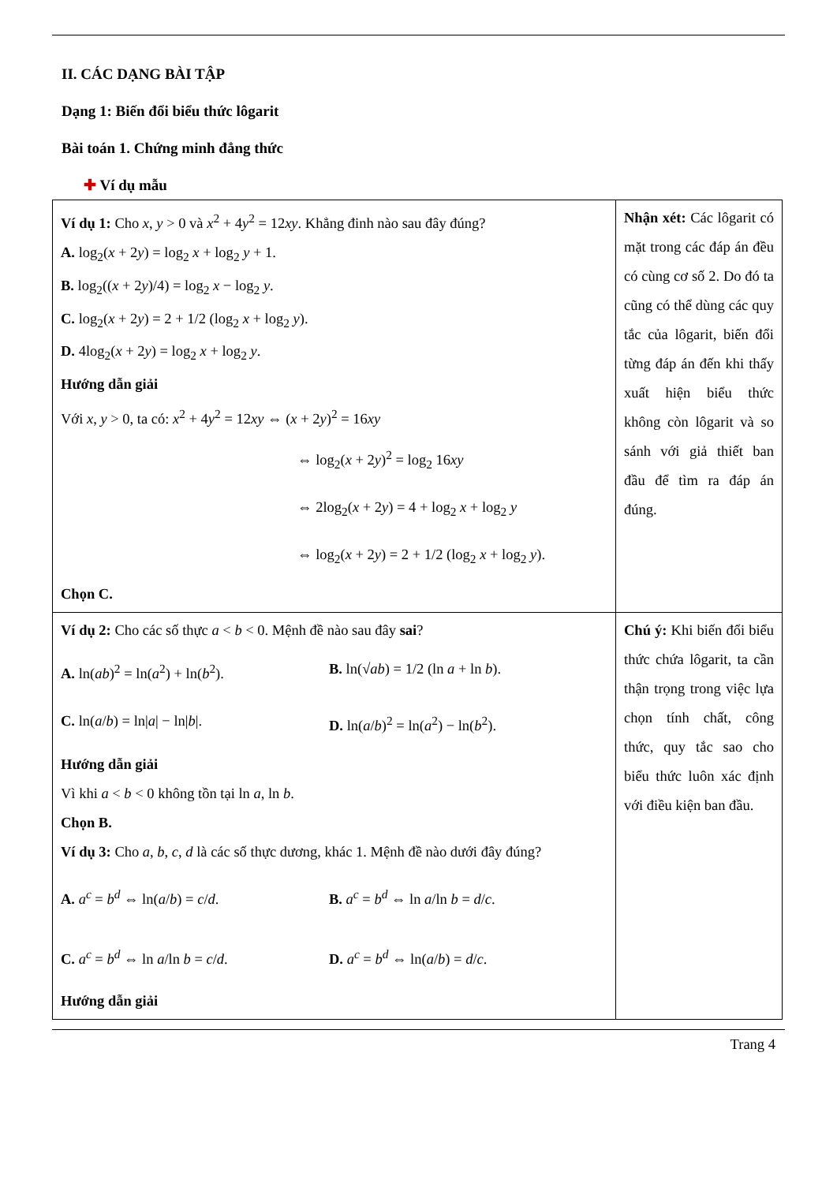II. CÁC DẠNG BÀI TẬP
Dạng 1: Biến đổi biểu thức lôgarit
Bài toán 1. Chứng minh đẳng thức
✚ Ví dụ mẫu
| Ví dụ 1: Cho x , y > 0 và x<sup>2</sup> + 4 y<sup>2</sup> = 12 xy . Khẳng đinh nào sau đây đúng? A. log<sub>2</sub>( x + 2 y ) = log<sub>2</sub> x + log<sub>2</sub> y + 1. B. log<sub>2</sub>(( x + 2 y )/4) = log<sub>2</sub> x − log<sub>2</sub> y . C. log<sub>2</sub>( x + 2 y ) = 2 + 1/2 (log<sub>2</sub> x + log<sub>2</sub> y ). D. 4log<sub>2</sub>( x + 2 y ) = log<sub>2</sub> x + log<sub>2</sub> y . Hướng dẫn giải Với x , y > 0, ta có: x<sup>2</sup> + 4 y<sup>2</sup> = 12 xy ⇔ ( x + 2 y )<sup>2</sup> = 16 xy ⇔ log<sub>2</sub>( x + 2 y )<sup>2</sup> = log<sub>2</sub> 16 xy ⇔ 2log<sub>2</sub>( x + 2 y ) = 4 + log<sub>2</sub> x + log<sub>2</sub> y ⇔ log<sub>2</sub>( x + 2 y ) = 2 + 1/2 (log<sub>2</sub> x + log<sub>2</sub> y ). Chọn C. | Nhận xét: Các lôgarit có mặt trong các đáp án đều có cùng cơ số 2. Do đó ta cũng có thể dùng các quy tắc của lôgarit, biến đổi từng đáp án đến khi thấy xuất hiện biểu thức không còn lôgarit và so sánh với giả thiết ban đầu để tìm ra đáp án đúng. |
| Ví dụ 2: Cho các số thực a < b < 0. Mệnh đề nào sau đây sai ? A. ln( ab )<sup>2</sup> = ln( a<sup>2</sup>) + ln( b<sup>2</sup>). B. ln(√ ab ) = 1/2 (ln a + ln b ). C. ln( a / b ) = ln/ a / − ln/ b /. D. ln( a / b )<sup>2</sup> = ln( a<sup>2</sup>) − ln( b<sup>2</sup>). Hướng dẫn giải Vì khi a < b < 0 không tồn tại ln a , ln b . Chọn B. Ví dụ 3: Cho a , b , c , d là các số thực dương, khác 1. Mệnh đề nào dưới đây đúng? A. a<sup>c</sup> = b<sup>d</sup> ⇔ ln( a / b ) = c / d . B. a<sup>c</sup> = b<sup>d</sup> ⇔ ln a /ln b = d / c . C. a<sup>c</sup> = b<sup>d</sup> ⇔ ln a /ln b = c / d . D. a<sup>c</sup> = b<sup>d</sup> ⇔ ln( a / b ) = d / c . Hướng dẫn giải | Chú ý: Khi biến đổi biểu thức chứa lôgarit, ta cần thận trọng trong việc lựa chọn tính chất, công thức, quy tắc sao cho biểu thức luôn xác định với điều kiện ban đầu. |
Trang 4